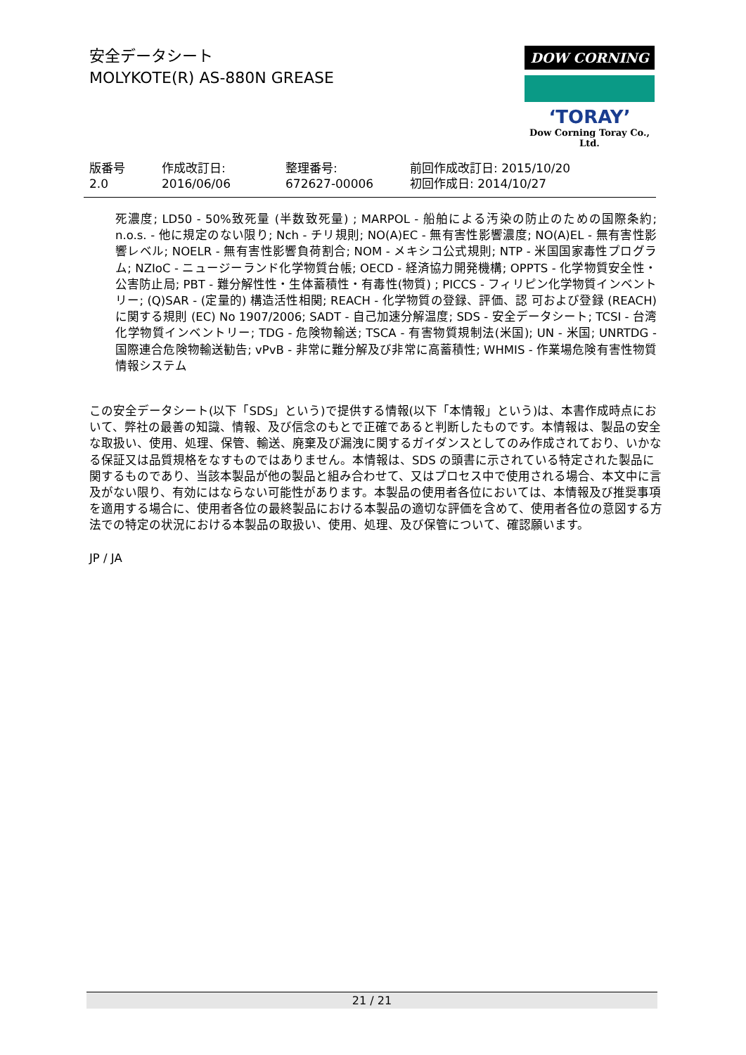安全データシート
MOLYKOTE(R) AS-880N GREASE
DOW CORNING
ʻTORAYʼ
Dow Corning Toray Co., Ltd.
| 版番号 2.0 | 作成改訂日: 2016/06/06 | 整理番号: 672627-00006 | 前回作成改訂日: 2015/10/20 初回作成日: 2014/10/27 |
死濃度; LD50 - 50%致死量 (半数致死量) ; MARPOL - 船舶による汚染の防止のための国際条約; n.o.s. - 他に規定のない限り; Nch - チリ規則; NO(A)EC - 無有害性影響濃度; NO(A)EL - 無有害性影響レベル; NOELR - 無有害性影響負荷割合; NOM - メキシコ公式規則; NTP - 米国国家毒性プログラム; NZIoC - ニュージーランド化学物質台帳; OECD - 経済協力開発機構; OPPTS - 化学物質安全性・公害防止局; PBT - 難分解性性・生体蓄積性・有毒性(物質) ; PICCS - フィリピン化学物質インベントリー; (Q)SAR - (定量的) 構造活性相関; REACH - 化学物質の登録、評価、認 可および登録 (REACH) に関する規則 (EC) No 1907/2006; SADT - 自己加速分解温度; SDS - 安全データシート; TCSI - 台湾化学物質インベントリー; TDG - 危険物輸送; TSCA - 有害物質規制法(米国); UN - 米国; UNRTDG - 国際連合危険物輸送勧告; vPvB - 非常に難分解及び非常に高蓄積性; WHMIS - 作業場危険有害性物質情報システム
この安全データシート(以下「SDS」という)で提供する情報(以下「本情報」という)は、本書作成時点において、弊社の最善の知識、情報、及び信念のもとで正確であると判断したものです。本情報は、製品の安全な取扱い、使用、処理、保管、輸送、廃棄及び漏洩に関するガイダンスとしてのみ作成されており、いかなる保証又は品質規格をなすものではありません。本情報は、SDS の頭書に示されている特定された製品に関するものであり、当該本製品が他の製品と組み合わせて、又はプロセス中で使用される場合、本文中に言及がない限り、有効にはならない可能性があります。本製品の使用者各位においては、本情報及び推奨事項を適用する場合に、使用者各位の最終製品における本製品の適切な評価を含めて、使用者各位の意図する方法での特定の状況における本製品の取扱い、使用、処理、及び保管について、確認願います。
JP / JA
21 / 21